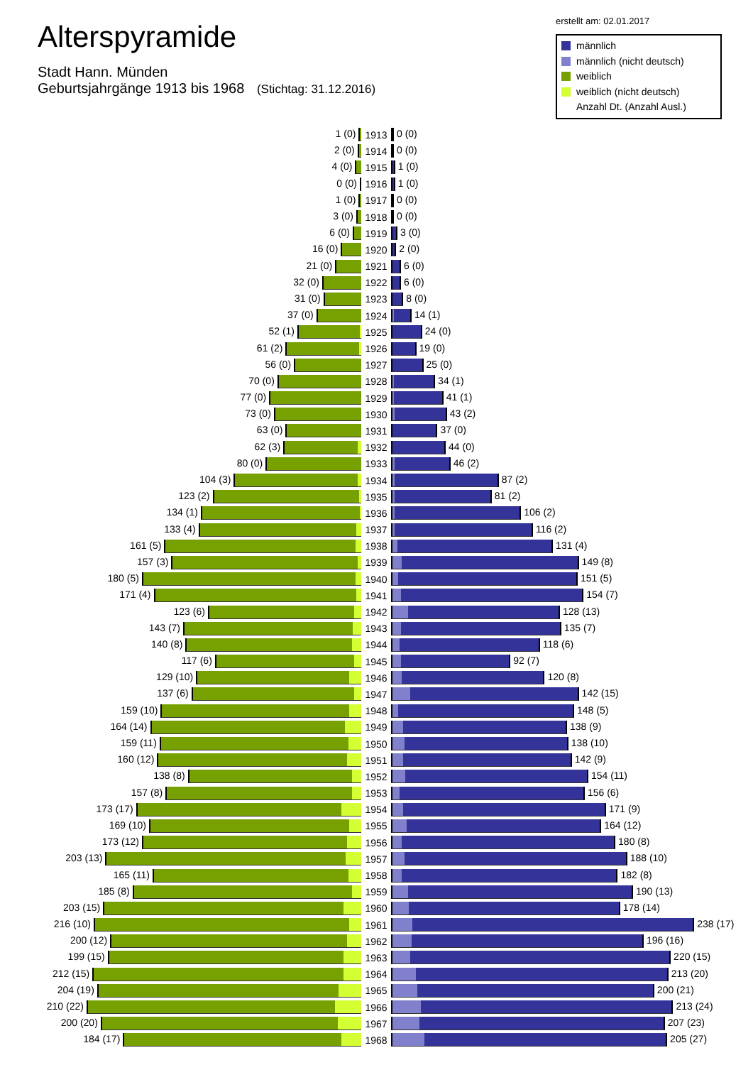Alterspyramide
Stadt Hann. Münden
Geburtsjahrgänge 1913 bis 1968 (Stichtag: 31.12.2016)
erstellt am: 02.01.2017
männlich
männlich (nicht deutsch)
weiblich
weiblich (nicht deutsch)
Anzahl Dt. (Anzahl Ausl.)
| 1 (0) | 1913 | 0 (0) |
| 2 (0) | 1914 | 0 (0) |
| 4 (0) | 1915 | 1 (0) |
| 0 (0) | 1916 | 1 (0) |
| 1 (0) | 1917 | 0 (0) |
| 3 (0) | 1918 | 0 (0) |
| 6 (0) | 1919 | 3 (0) |
| 16 (0) | 1920 | 2 (0) |
| 21 (0) | 1921 | 6 (0) |
| 32 (0) | 1922 | 6 (0) |
| 31 (0) | 1923 | 8 (0) |
| 37 (0) | 1924 | 14 (1) |
| 52 (1) | 1925 | 24 (0) |
| 61 (2) | 1926 | 19 (0) |
| 56 (0) | 1927 | 25 (0) |
| 70 (0) | 1928 | 34 (1) |
| 77 (0) | 1929 | 41 (1) |
| 73 (0) | 1930 | 43 (2) |
| 63 (0) | 1931 | 37 (0) |
| 62 (3) | 1932 | 44 (0) |
| 80 (0) | 1933 | 46 (2) |
| 104 (3) | 1934 | 87 (2) |
| 123 (2) | 1935 | 81 (2) |
| 134 (1) | 1936 | 106 (2) |
| 133 (4) | 1937 | 116 (2) |
| 161 (5) | 1938 | 131 (4) |
| 157 (3) | 1939 | 149 (8) |
| 180 (5) | 1940 | 151 (5) |
| 171 (4) | 1941 | 154 (7) |
| 123 (6) | 1942 | 128 (13) |
| 143 (7) | 1943 | 135 (7) |
| 140 (8) | 1944 | 118 (6) |
| 117 (6) | 1945 | 92 (7) |
| 129 (10) | 1946 | 120 (8) |
| 137 (6) | 1947 | 142 (15) |
| 159 (10) | 1948 | 148 (5) |
| 164 (14) | 1949 | 138 (9) |
| 159 (11) | 1950 | 138 (10) |
| 160 (12) | 1951 | 142 (9) |
| 138 (8) | 1952 | 154 (11) |
| 157 (8) | 1953 | 156 (6) |
| 173 (17) | 1954 | 171 (9) |
| 169 (10) | 1955 | 164 (12) |
| 173 (12) | 1956 | 180 (8) |
| 203 (13) | 1957 | 188 (10) |
| 165 (11) | 1958 | 182 (8) |
| 185 (8) | 1959 | 190 (13) |
| 203 (15) | 1960 | 178 (14) |
| 216 (10) | 1961 | 238 (17) |
| 200 (12) | 1962 | 196 (16) |
| 199 (15) | 1963 | 220 (15) |
| 212 (15) | 1964 | 213 (20) |
| 204 (19) | 1965 | 200 (21) |
| 210 (22) | 1966 | 213 (24) |
| 200 (20) | 1967 | 207 (23) |
| 184 (17) | 1968 | 205 (27) |